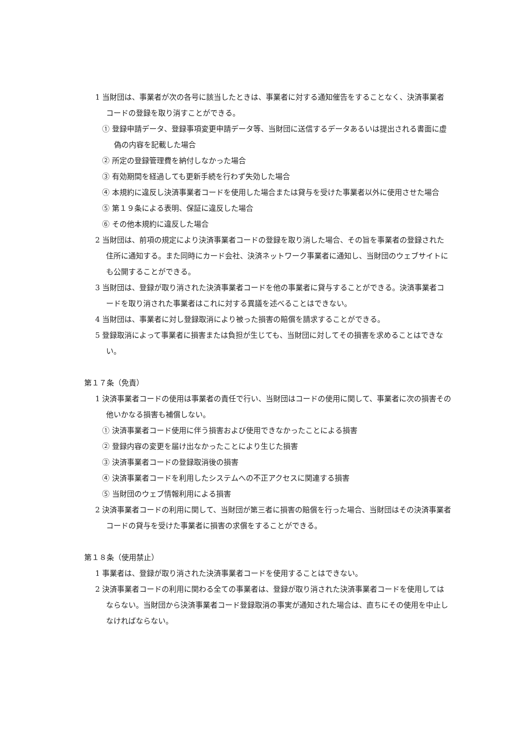1 当財団は、事業者が次の各号に該当したときは、事業者に対する通知催告をすることなく、決済事業者コードの登録を取り消すことができる。
① 登録申請データ、登録事項変更申請データ等、当財団に送信するデータあるいは提出される書面に虚偽の内容を記載した場合
② 所定の登録管理費を納付しなかった場合
③ 有効期間を経過しても更新手続を行わず失効した場合
④ 本規約に違反し決済事業者コードを使用した場合または貸与を受けた事業者以外に使用させた場合
⑤ 第１９条による表明、保証に違反した場合
⑥ その他本規約に違反した場合
2 当財団は、前項の規定により決済事業者コードの登録を取り消した場合、その旨を事業者の登録された住所に通知する。また同時にカード会社、決済ネットワーク事業者に通知し、当財団のウェブサイトにも公開することができる。
3 当財団は、登録が取り消された決済事業者コードを他の事業者に貸与することができる。決済事業者コードを取り消された事業者はこれに対する異議を述べることはできない。
4 当財団は、事業者に対し登録取消により被った損害の賠償を請求することができる。
5 登録取消によって事業者に損害または負担が生じても、当財団に対してその損害を求めることはできない。
第１７条（免責）
1 決済事業者コードの使用は事業者の責任で行い、当財団はコードの使用に関して、事業者に次の損害その他いかなる損害も補償しない。
① 決済事業者コード使用に伴う損害および使用できなかったことによる損害
② 登録内容の変更を届け出なかったことにより生じた損害
③ 決済事業者コードの登録取消後の損害
④ 決済事業者コードを利用したシステムへの不正アクセスに関連する損害
⑤ 当財団のウェブ情報利用による損害
2 決済事業者コードの利用に関して、当財団が第三者に損害の賠償を行った場合、当財団はその決済事業者コードの貸与を受けた事業者に損害の求償をすることができる。
第１８条（使用禁止）
1 事業者は、登録が取り消された決済事業者コードを使用することはできない。
2 決済事業者コードの利用に関わる全ての事業者は、登録が取り消された決済事業者コードを使用してはならない。当財団から決済事業者コード登録取消の事実が通知された場合は、直ちにその使用を中止しなければならない。